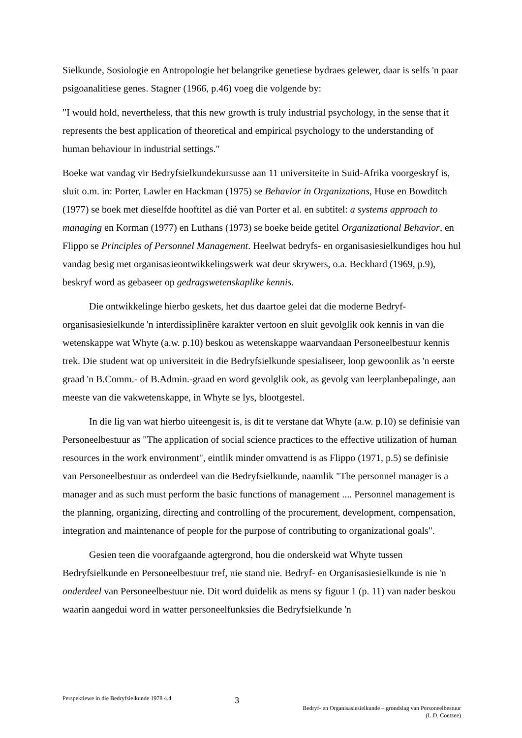Sielkunde, Sosiologie en Antropologie het belangrike genetiese bydraes gelewer, daar is selfs 'n paar psigoanalitiese genes. Stagner (1966, p.46) voeg die volgende by:
"I would hold, nevertheless, that this new growth is truly industrial psychology, in the sense that it represents the best application of theoretical and empirical psychology to the understanding of human behaviour in industrial settings."
Boeke wat vandag vir Bedryfsielkundekursusse aan 11 universiteite in Suid-Afrika voorgeskryf is, sluit o.m. in: Porter, Lawler en Hackman (1975) se Behavior in Organizations, Huse en Bowditch (1977) se boek met dieselfde hooftitel as dié van Porter et al. en subtitel: a systems approach to managing en Korman (1977) en Luthans (1973) se boeke beide getitel Organizational Behavior, en Flippo se Principles of Personnel Management. Heelwat bedryfs- en organisasiesielkundiges hou hul vandag besig met organisasieontwikkelingswerk wat deur skrywers, o.a. Beckhard (1969, p.9), beskryf word as gebaseer op gedragswetenskaplike kennis.
Die ontwikkelinge hierbo geskets, het dus daartoe gelei dat die moderne Bedryf-organisasiesielkunde 'n interdissiplinêre karakter vertoon en sluit gevolglik ook kennis in van die wetenskappe wat Whyte (a.w. p.10) beskou as wetenskappe waarvandaan Personeelbestuur kennis trek. Die student wat op universiteit in die Bedryfsielkunde spesialiseer, loop gewoonlik as 'n eerste graad 'n B.Comm.- of B.Admin.-graad en word gevolglik ook, as gevolg van leerplanbepalinge, aan meeste van die vakwetenskappe, in Whyte se lys, blootgestel.
In die lig van wat hierbo uiteengesit is, is dit te verstane dat Whyte (a.w. p.10) se definisie van Personeelbestuur as "The application of social science practices to the effective utilization of human resources in the work environment", eintlik minder omvattend is as Flippo (1971, p.5) se definisie van Personeelbestuur as onderdeel van die Bedryfsielkunde, naamlik "The personnel manager is a manager and as such must perform the basic functions of management .... Personnel management is the planning, organizing, directing and controlling of the procurement, development, compensation, integration and maintenance of people for the purpose of contributing to organizational goals".
Gesien teen die voorafgaande agtergrond, hou die onderskeid wat Whyte tussen Bedryfsielkunde en Personeelbestuur tref, nie stand nie. Bedryf- en Organisasiesielkunde is nie 'n onderdeel van Personeelbestuur nie. Dit word duidelik as mens sy figuur 1 (p. 11) van nader beskou waarin aangedui word in watter personeelfunksies die Bedryfsielkunde 'n
Perspektiewe in die Bedryfsielkunde 1978 4.4
3
Bedryf- en Organisasiesielkunde – grondslag van Personeelbestuur
(L.D. Coetzee)